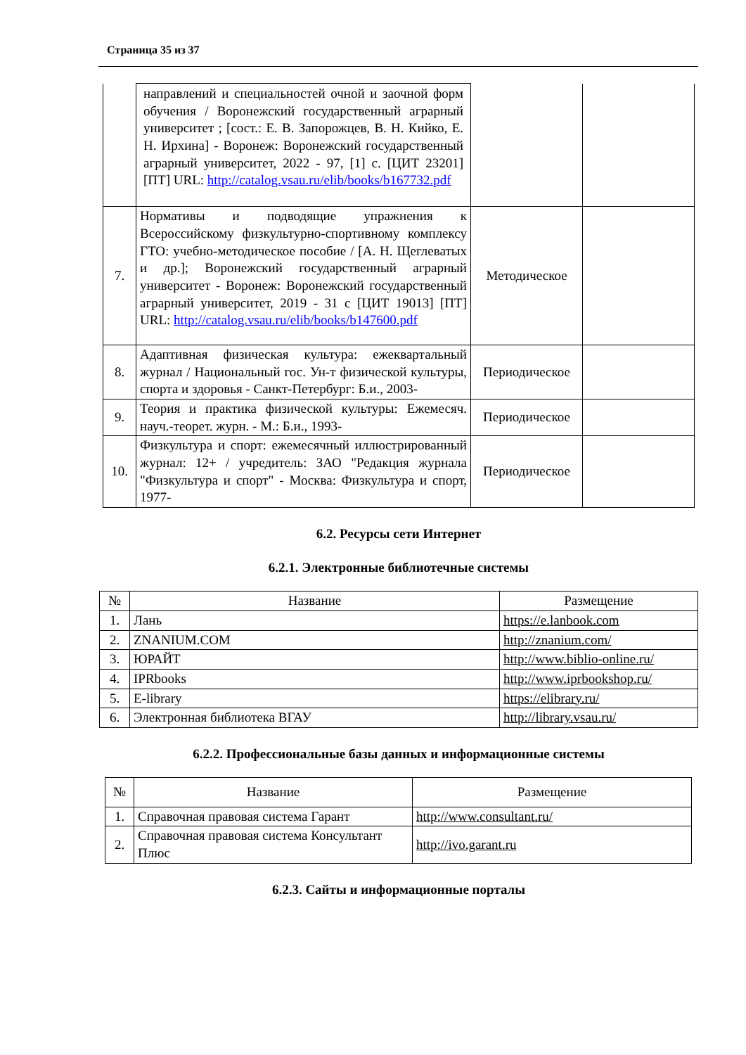Страница 35 из 37
| | направлений и специальностей очной и заочной форм обучения / Воронежский государственный аграрный университет ; [сост.: Е. В. Запорожцев, В. Н. Кийко, Е. Н. Ирхина] - Воронеж: Воронежский государственный аграрный университет, 2022 - 97, [1] с. [ЦИТ 23201] [ПТ] URL: http://catalog.vsau.ru/elib/books/b167732.pdf | | |
| 7. | Нормативы и подводящие упражнения к Всероссийскому физкультурно-спортивному комплексу ГТО: учебно-методическое пособие / [А. Н. Щеглеватых и др.]; Воронежский государственный аграрный университет - Воронеж: Воронежский государственный аграрный университет, 2019 - 31 с [ЦИТ 19013] [ПТ] URL: http://catalog.vsau.ru/elib/books/b147600.pdf | Методическое | |
| 8. | Адаптивная физическая культура: ежеквартальный журнал / Национальный гос. Ун-т физической культуры, спорта и здоровья - Санкт-Петербург: Б.и., 2003- | Периодическое | |
| 9. | Теория и практика физической культуры: Ежемесяч. науч.-теорет. журн. - М.: Б.и., 1993- | Периодическое | |
| 10. | Физкультура и спорт: ежемесячный иллюстрированный журнал: 12+ / учредитель: ЗАО "Редакция журнала "Физкультура и спорт" - Москва: Физкультура и спорт, 1977- | Периодическое | |
6.2. Ресурсы сети Интернет
6.2.1. Электронные библиотечные системы
| № | Название | Размещение |
| --- | --- | --- |
| 1. | Лань | https://e.lanbook.com |
| 2. | ZNANIUM.COM | http://znanium.com/ |
| 3. | ЮРАЙТ | http://www.biblio-online.ru/ |
| 4. | IPRbooks | http://www.iprbookshop.ru/ |
| 5. | E-library | https://elibrary.ru/ |
| 6. | Электронная библиотека ВГАУ | http://library.vsau.ru/ |
6.2.2. Профессиональные базы данных и информационные системы
| № | Название | Размещение |
| --- | --- | --- |
| 1. | Справочная правовая система Гарант | http://www.consultant.ru/ |
| 2. | Справочная правовая система Консультант Плюс | http://ivo.garant.ru |
6.2.3. Сайты и информационные порталы